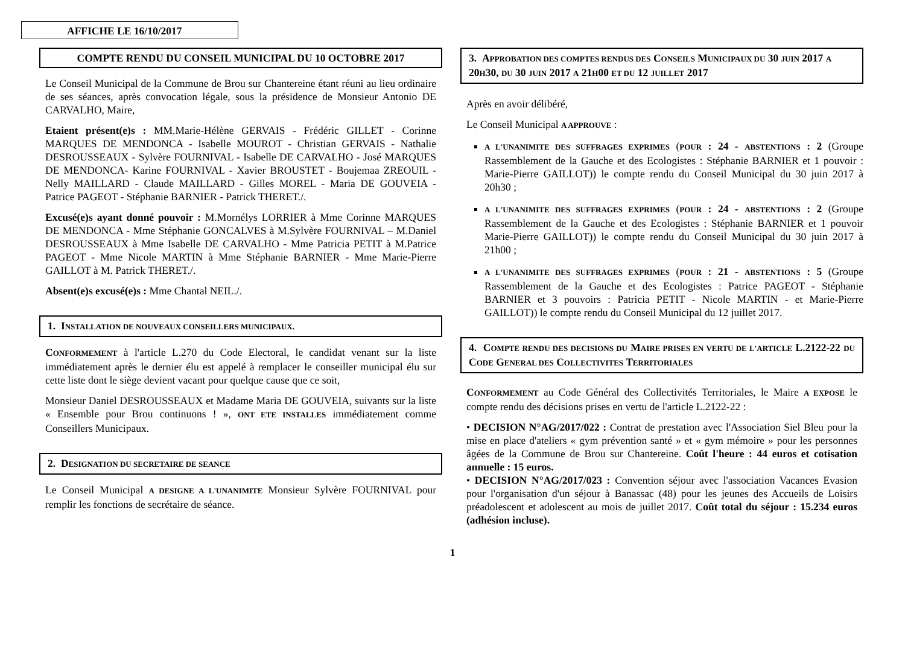AFFICHE LE 16/10/2017
COMPTE RENDU DU CONSEIL MUNICIPAL DU 10 OCTOBRE 2017
Le Conseil Municipal de la Commune de Brou sur Chantereine étant réuni au lieu ordinaire de ses séances, après convocation légale, sous la présidence de Monsieur Antonio DE CARVALHO, Maire,
Etaient présent(e)s : MM.Marie-Hélène GERVAIS - Frédéric GILLET - Corinne MARQUES DE MENDONCA - Isabelle MOUROT - Christian GERVAIS - Nathalie DESROUSSEAUX - Sylvère FOURNIVAL - Isabelle DE CARVALHO - José MARQUES DE MENDONCA- Karine FOURNIVAL - Xavier BROUSTET - Boujemaa ZREOUIL - Nelly MAILLARD - Claude MAILLARD - Gilles MOREL - Maria DE GOUVEIA - Patrice PAGEOT - Stéphanie BARNIER - Patrick THERET./.
Excusé(e)s ayant donné pouvoir : M.Mornélys LORRIER à Mme Corinne MARQUES DE MENDONCA - Mme Stéphanie GONCALVES à M.Sylvère FOURNIVAL – M.Daniel DESROUSSEAUX à Mme Isabelle DE CARVALHO - Mme Patricia PETIT à M.Patrice PAGEOT - Mme Nicole MARTIN à Mme Stéphanie BARNIER - Mme Marie-Pierre GAILLOT à M. Patrick THERET./.
Absent(e)s excusé(e)s : Mme Chantal NEIL./.
1. INSTALLATION DE NOUVEAUX CONSEILLERS MUNICIPAUX.
CONFORMEMENT à l'article L.270 du Code Electoral, le candidat venant sur la liste immédiatement après le dernier élu est appelé à remplacer le conseiller municipal élu sur cette liste dont le siège devient vacant pour quelque cause que ce soit,
Monsieur Daniel DESROUSSEAUX et Madame Maria DE GOUVEIA, suivants sur la liste « Ensemble pour Brou continuons ! », ONT ETE INSTALLES immédiatement comme Conseillers Municipaux.
2. DESIGNATION DU SECRETAIRE DE SEANCE
Le Conseil Municipal A DESIGNE A L'UNANIMITE Monsieur Sylvère FOURNIVAL pour remplir les fonctions de secrétaire de séance.
3. APPROBATION DES COMPTES RENDUS DES CONSEILS MUNICIPAUX DU 30 JUIN 2017 A 20H30, DU 30 JUIN 2017 A 21H00 ET DU 12 JUILLET 2017
Après en avoir délibéré,
Le Conseil Municipal A APPROUVE :
A L'UNANIMITE DES SUFFRAGES EXPRIMES (POUR : 24 - ABSTENTIONS : 2 (Groupe Rassemblement de la Gauche et des Ecologistes : Stéphanie BARNIER et 1 pouvoir : Marie-Pierre GAILLOT)) le compte rendu du Conseil Municipal du 30 juin 2017 à 20h30 ;
A L'UNANIMITE DES SUFFRAGES EXPRIMES (POUR : 24 - ABSTENTIONS : 2 (Groupe Rassemblement de la Gauche et des Ecologistes : Stéphanie BARNIER et 1 pouvoir Marie-Pierre GAILLOT)) le compte rendu du Conseil Municipal du 30 juin 2017 à 21h00 ;
A L'UNANIMITE DES SUFFRAGES EXPRIMES (POUR : 21 - ABSTENTIONS : 5 (Groupe Rassemblement de la Gauche et des Ecologistes : Patrice PAGEOT - Stéphanie BARNIER et 3 pouvoirs : Patricia PETIT - Nicole MARTIN - et Marie-Pierre GAILLOT)) le compte rendu du Conseil Municipal du 12 juillet 2017.
4. COMPTE RENDU DES DECISIONS DU MAIRE PRISES EN VERTU DE L'ARTICLE L.2122-22 DU CODE GENERAL DES COLLECTIVITES TERRITORIALES
CONFORMEMENT au Code Général des Collectivités Territoriales, le Maire A EXPOSE le compte rendu des décisions prises en vertu de l'article L.2122-22 :
• DECISION N°AG/2017/022 : Contrat de prestation avec l'Association Siel Bleu pour la mise en place d'ateliers « gym prévention santé » et « gym mémoire » pour les personnes âgées de la Commune de Brou sur Chantereine. Coût l'heure : 44 euros et cotisation annuelle : 15 euros.
• DECISION N°AG/2017/023 : Convention séjour avec l'association Vacances Evasion pour l'organisation d'un séjour à Banassac (48) pour les jeunes des Accueils de Loisirs préadolescent et adolescent au mois de juillet 2017. Coût total du séjour : 15.234 euros (adhésion incluse).
1